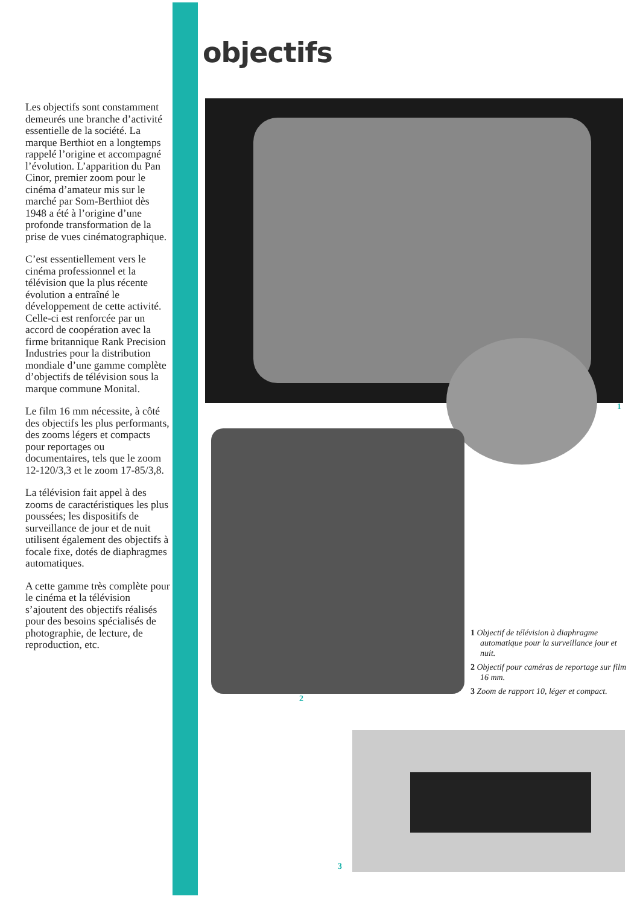Les objectifs sont constamment demeurés une branche d’activité essentielle de la société. La marque Berthiot en a longtemps rappelé l’origine et accompagné l’évolution. L’apparition du Pan Cinor, premier zoom pour le cinéma d’amateur mis sur le marché par Som-Berthiot dès 1948 a été à l’origine d’une profonde transformation de la prise de vues cinématographique.
C’est essentiellement vers le cinéma professionnel et la télévision que la plus récente évolution a entraîné le développement de cette activité. Celle-ci est renforcée par un accord de coopération avec la firme britannique Rank Precision Industries pour la distribution mondiale d’une gamme complète d’objectifs de télévision sous la marque commune Monital.
Le film 16 mm nécessite, à côté des objectifs les plus performants, des zooms légers et compacts pour reportages ou documentaires, tels que le zoom 12-120/3,3 et le zoom 17-85/3,8.
La télévision fait appel à des zooms de caractéristiques les plus poussées; les dispositifs de surveillance de jour et de nuit utilisent également des objectifs à focale fixe, dotés de diaphragmes automatiques.
A cette gamme très complète pour le cinéma et la télévision s’ajoutent des objectifs réalisés pour des besoins spécialisés de photographie, de lecture, de reproduction, etc.
objectifs
1
2
1 Objectif de télévision à diaphragme automatique pour la surveillance jour et nuit.
2 Objectif pour caméras de reportage sur film 16 mm.
3 Zoom de rapport 10, léger et compact.
3